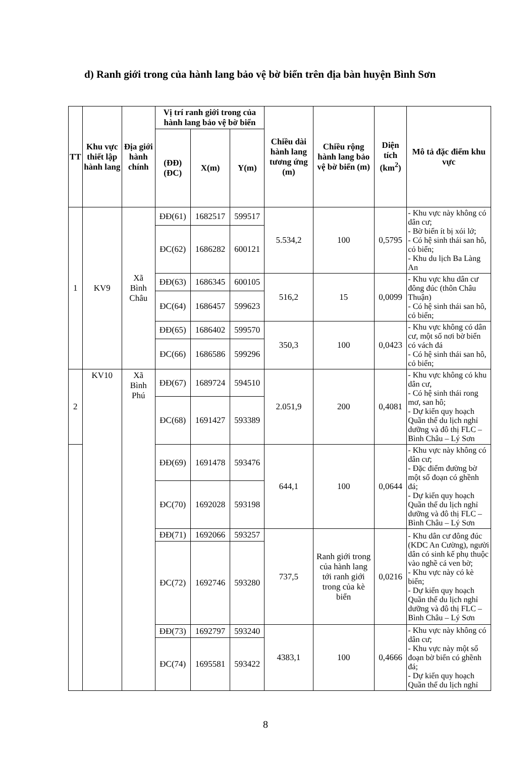d) Ranh giới trong của hành lang bảo vệ bờ biển trên địa bàn huyện Bình Sơn
| TT | Khu vực thiết lập hành lang | Địa giới hành chính | Vị trí ranh giới trong của hành lang bảo vệ bờ biển | | | Chiều dài hành lang tương ứng (m) | Chiều rộng hành lang bảo vệ bờ biển (m) | Diện tích (km<sup>2</sup>) | Mô tả đặc điểm khu vực |
| --- | --- | --- | --- | --- | --- | --- | --- | --- | --- |
| | | | (ĐĐ) (ĐC) | X(m) | Y(m) | | | | |
| 1 | KV9 | Xã Bình Châu | ĐĐ(61) | 1682517 | 599517 | 5.534,2 | 100 | 0,5795 | - Khu vực này không có dân cư; - Bờ biển ít bị xói lở; - Có hệ sinh thái san hô, cỏ biển; - Khu du lịch Ba Làng An |
| | | | ĐC(62) | 1686282 | 600121 | | | | |
| | | | ĐĐ(63) | 1686345 | 600105 | 516,2 | 15 | 0,0099 | - Khu vực khu dân cư đông đúc (thôn Châu Thuận) - Có hệ sinh thái san hô, cỏ biển; |
| | | | ĐC(64) | 1686457 | 599623 | | | | |
| | | | ĐĐ(65) | 1686402 | 599570 | 350,3 | 100 | 0,0423 | - Khu vực không có dân cư, một số nơi bờ biển có vách đá - Có hệ sinh thái san hô, cỏ biển; |
| | | | ĐC(66) | 1686586 | 599296 | | | | |
| 2 | KV10 | Xã Bình Phú | ĐĐ(67) | 1689724 | 594510 | 2.051,9 | 200 | 0,4081 | - Khu vực không có khu dân cư, - Có hệ sinh thái rong mơ, san hô; - Dự kiến quy hoạch Quần thể du lịch nghỉ dưỡng và đô thị FLC – Bình Châu – Lý Sơn |
| | | | ĐC(68) | 1691427 | 593389 | | | | |
| | | | ĐĐ(69) | 1691478 | 593476 | 644,1 | 100 | 0,0644 | - Khu vực này không có dân cư; - Đặc điểm đường bờ một số đoạn có ghềnh đá; - Dự kiến quy hoạch Quần thể du lịch nghỉ dưỡng và đô thị FLC – Bình Châu – Lý Sơn |
| | | | ĐC(70) | 1692028 | 593198 | | | | |
| | | | ĐĐ(71) | 1692066 | 593257 | 737,5 | Ranh giới trong của hành lang tới ranh giới trong của kè biển | 0,0216 | - Khu dân cư đông đúc (KDC An Cường), người dân có sinh kế phụ thuộc vào nghề cá ven bờ; - Khu vực này có kè biển; - Dự kiến quy hoạch Quần thể du lịch nghỉ dưỡng và đô thị FLC – Bình Châu – Lý Sơn |
| | | | ĐC(72) | 1692746 | 593280 | | | | |
| | | | ĐĐ(73) | 1692797 | 593240 | 4383,1 | 100 | 0,4666 | - Khu vực này không có dân cư; - Khu vực này một số đoạn bờ biển có ghềnh đá; - Dự kiến quy hoạch Quần thể du lịch nghỉ |
| | | | ĐC(74) | 1695581 | 593422 | | | | |
8